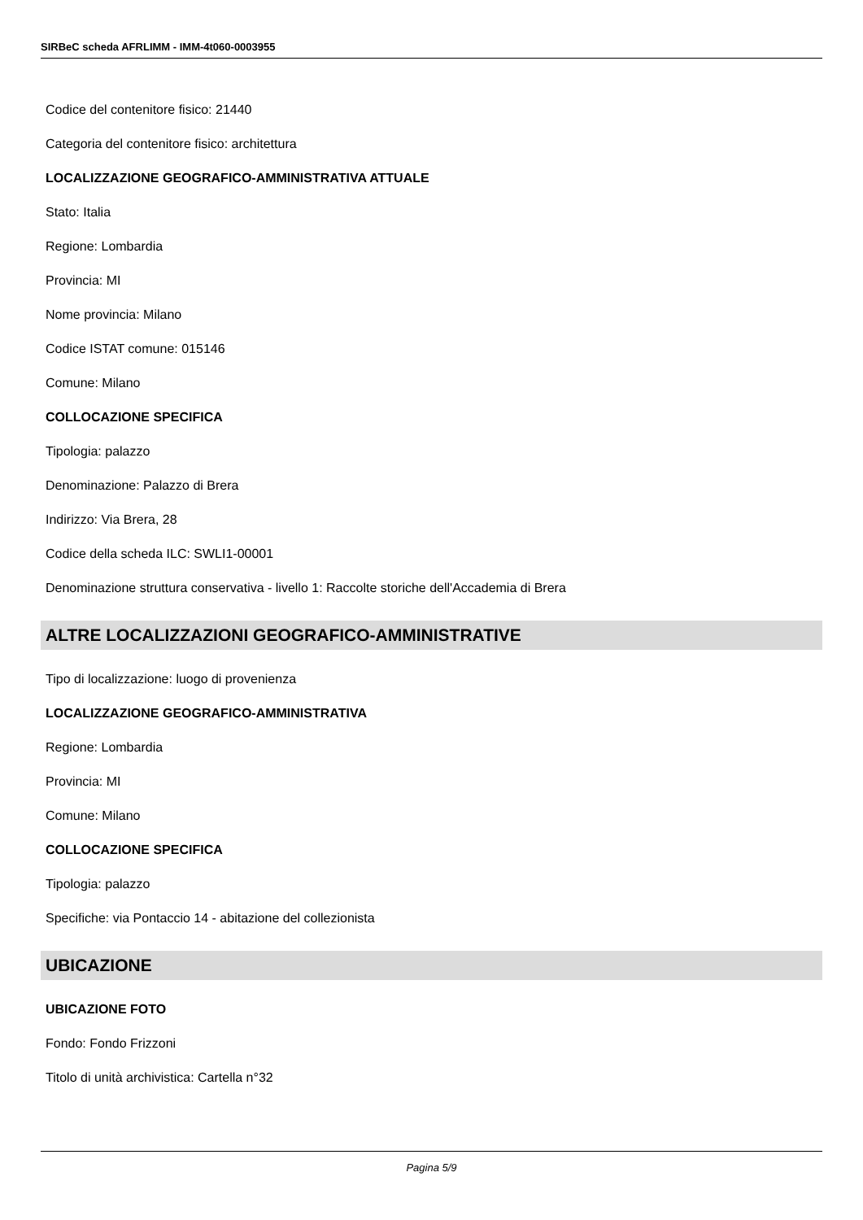SIRBeC scheda AFRLIMM - IMM-4t060-0003955
Codice del contenitore fisico: 21440
Categoria del contenitore fisico: architettura
LOCALIZZAZIONE GEOGRAFICO-AMMINISTRATIVA ATTUALE
Stato: Italia
Regione: Lombardia
Provincia: MI
Nome provincia: Milano
Codice ISTAT comune: 015146
Comune: Milano
COLLOCAZIONE SPECIFICA
Tipologia: palazzo
Denominazione: Palazzo di Brera
Indirizzo: Via Brera, 28
Codice della scheda ILC: SWLI1-00001
Denominazione struttura conservativa - livello 1: Raccolte storiche dell'Accademia di Brera
ALTRE LOCALIZZAZIONI GEOGRAFICO-AMMINISTRATIVE
Tipo di localizzazione: luogo di provenienza
LOCALIZZAZIONE GEOGRAFICO-AMMINISTRATIVA
Regione: Lombardia
Provincia: MI
Comune: Milano
COLLOCAZIONE SPECIFICA
Tipologia: palazzo
Specifiche: via Pontaccio 14 - abitazione del collezionista
UBICAZIONE
UBICAZIONE FOTO
Fondo: Fondo Frizzoni
Titolo di unità archivistica: Cartella n°32
Pagina 5/9